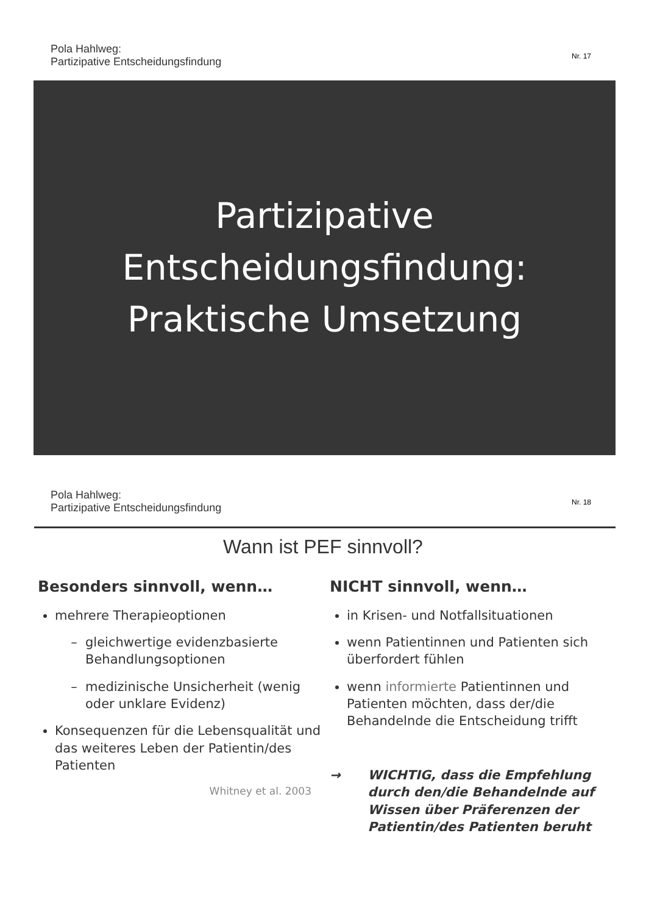Pola Hahlweg:
Partizipative Entscheidungsfindung
Nr. 17
Partizipative
Entscheidungsfindung:
Praktische Umsetzung
Pola Hahlweg:
Partizipative Entscheidungsfindung
Nr. 18
Wann ist PEF sinnvoll?
Besonders sinnvoll, wenn…
mehrere Therapieoptionen
gleichwertige evidenzbasierte Behandlungsoptionen
medizinische Unsicherheit (wenig oder unklare Evidenz)
Konsequenzen für die Lebensqualität und das weiteres Leben der Patientin/des Patienten
Whitney et al. 2003
NICHT sinnvoll, wenn…
in Krisen- und Notfallsituationen
wenn Patientinnen und Patienten sich überfordert fühlen
wenn informierte Patientinnen und Patienten möchten, dass der/die Behandelnde die Entscheidung trifft
→ WICHTIG, dass die Empfehlung durch den/die Behandelnde auf Wissen über Präferenzen der Patientin/des Patienten beruht